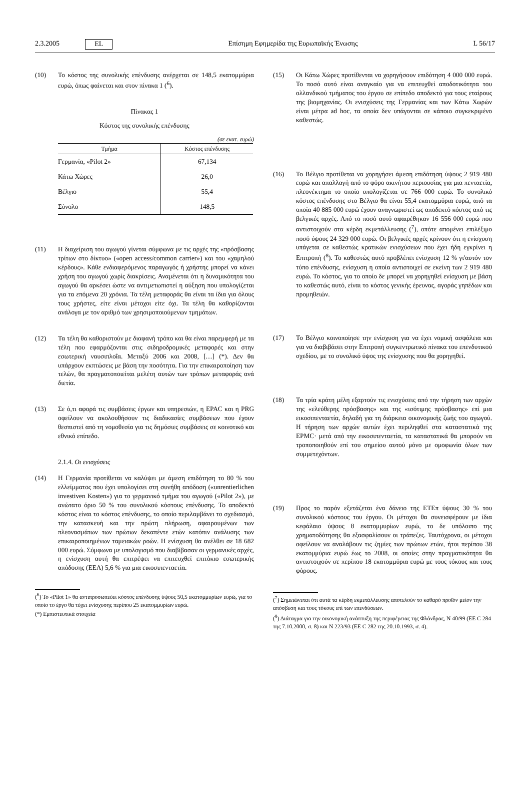2.3.2005 EL Επίσημη Εφημερίδα της Ευρωπαϊκής Ένωσης L 56/17
(10) Το κόστος της συνολικής επένδυσης ανέρχεται σε 148,5 εκατομμύρια ευρώ, όπως φαίνεται και στον πίνακα 1 (<sup>6</sup>).
Πίνακας 1
Κόστος της συνολικής επένδυσης
(σε εκατ. ευρώ)
| Τμήμα | Κόστος επένδυσης |
| --- | --- |
| Γερμανία, «Pilot 2» | 67,134 |
| Κάτω Χώρες | 26,0 |
| Βέλγιο | 55,4 |
| Σύνολο | 148,5 |
(11) Η διαχείριση του αγωγού γίνεται σύμφωνα με τις αρχές της «πρόσβασης τρίτων στο δίκτυο» («open access/common carrier») και του «χαμηλού κέρδους». Κάθε ενδιαφερόμενος παραγωγός ή χρήστης μπορεί να κάνει χρήση του αγωγού χωρίς διακρίσεις. Αναμένεται ότι η δυναμικότητα του αγωγού θα αρκέσει ώστε να αντιμετωπιστεί η αύξηση που υπολογίζεται για τα επόμενα 20 χρόνια. Τα τέλη μεταφοράς θα είναι τα ίδια για όλους τους χρήστες, είτε είναι μέτοχοι είτε όχι. Τα τέλη θα καθορίζονται ανάλογα με τον αριθμό των χρησιμοποιούμενων τμημάτων.
(12) Τα τέλη θα καθοριστούν με διαφανή τρόπο και θα είναι παρεμφερή με τα τέλη που εφαρμόζονται στις σιδηροδρομικές μεταφορές και στην εσωτερική ναυσιπλοΐα. Μεταξύ 2006 και 2008, […] (*). Δεν θα υπάρχουν εκπτώσεις με βάση την ποσότητα. Για την επικαιροποίηση των τελών, θα πραγματοποιείται μελέτη αυτών των τρόπων μεταφοράς ανά διετία.
(13) Σε ό,τι αφορά τις συμβάσεις έργων και υπηρεσιών, η EPAC και η PRG οφείλουν να ακολουθήσουν τις διαδικασίες συμβάσεων που έχουν θεσπιστεί από τη νομοθεσία για τις δημόσιες συμβάσεις σε κοινοτικό και εθνικό επίπεδο.
2.1.4. Οι ενισχύσεις
(14) Η Γερμανία προτίθεται να καλύψει με άμεση επιδότηση το 80 % του ελλείμματος που έχει υπολογίσει στη συνήθη απόδοση («unrentierlichen investiven Kosten») για το γερμανικό τμήμα του αγωγού («Pilot 2»), με ανώτατο όριο 50 % του συνολικού κόστους επένδυσης. Το αποδεκτό κόστος είναι το κόστος επένδυσης, το οποίο περιλαμβάνει το σχεδιασμό, την κατασκευή και την πρώτη πλήρωση, αφαιρουμένων των πλεονασμάτων των πρώτων δεκαπέντε ετών κατόπιν ανάλυσης των επικαιροποιημένων ταμειακών ροών. Η ενίσχυση θα ανέλθει σε 18 682 000 ευρώ. Σύμφωνα με υπολογισμό που διαβίβασαν οι γερμανικές αρχές, η ενίσχυση αυτή θα επιτρέψει να επιτευχθεί επιτόκιο εσωτερικής απόδοσης (ΕΕΑ) 5,6 % για μια εικοσιπενταετία.
(<sup>6</sup>) Το «Pilot 1» θα αντιπροσωπεύει κόστος επένδυσης ύψους 50,5 εκατομμυρίων ευρώ, για το οποίο το έργο θα τύχει ενίσχυσης περίπου 25 εκατομμυρίων ευρώ.
(*) Εμπιστευτικά στοιχεία
(15) Οι Κάτω Χώρες προτίθενται να χορηγήσουν επιδότηση 4 000 000 ευρώ. Το ποσό αυτό είναι αναγκαίο για να επιτευχθεί αποδοτικότητα του ολλανδικού τμήματος του έργου σε επίπεδο αποδεκτό για τους εταίρους της βιομηχανίας. Οι ενισχύσεις της Γερμανίας και των Κάτω Χωρών είναι μέτρα ad hoc, τα οποία δεν υπάγονται σε κάποιο συγκεκριμένο καθεστώς.
(16) Το Βέλγιο προτίθεται να χορηγήσει άμεση επιδότηση ύψους 2 919 480 ευρώ και απαλλαγή από το φόρο ακινήτου περιουσίας για μια πενταετία, πλεονέκτημα το οποίο υπολογίζεται σε 766 000 ευρώ. Το συνολικό κόστος επένδυσης στο Βέλγιο θα είναι 55,4 εκατομμύρια ευρώ, από τα οποία 40 885 000 ευρώ έχουν αναγνωριστεί ως αποδεκτό κόστος από τις βελγικές αρχές. Από το ποσό αυτό αφαιρέθηκαν 16 556 000 ευρώ που αντιστοιχούν στα κέρδη εκμετάλλευσης (<sup>7</sup>), οπότε απομένει επιλέξιμο ποσό ύψους 24 329 000 ευρώ. Οι βελγικές αρχές κρίνουν ότι η ενίσχυση υπάγεται σε καθεστώς κρατικών ενισχύσεων που έχει ήδη εγκρίνει η Επιτροπή (<sup>8</sup>). Το καθεστώς αυτό προβλέπει ενίσχυση 12 % γι'αυτόν τον τύπο επένδυσης, ενίσχυση η οποία αντιστοιχεί σε εκείνη των 2 919 480 ευρώ. Το κόστος, για το οποίο δε μπορεί να χορηγηθεί ενίσχυση με βάση το καθεστώς αυτό, είναι το κόστος γενικής έρευνας, αγοράς γηπέδων και προμηθειών.
(17) Το Βέλγιο κοινοποίησε την ενίσχυση για να έχει νομική ασφάλεια και για να διαβιβάσει στην Επιτροπή συγκεντρωτικό πίνακα του επενδυτικού σχεδίου, με το συνολικό ύψος της ενίσχυσης που θα χορηγηθεί.
(18) Τα τρία κράτη μέλη εξαρτούν τις ενισχύσεις από την τήρηση των αρχών της «ελεύθερης πρόσβασης» και της «ισότιμης πρόσβασης» επί μια εικοσιπενταετία, δηλαδή για τη διάρκεια οικονομικής ζωής του αγωγού. Η τήρηση των αρχών αυτών έχει περιληφθεί στα καταστατικά της EPMC· μετά από την εικοσιπενταετία, τα καταστατικά θα μπορούν να τροποποιηθούν επί του σημείου αυτού μόνο με ομοφωνία όλων των συμμετεχόντων.
(19) Προς το παρόν εξετάζεται ένα δάνειο της ΕΤΕπ ύψους 30 % του συνολικού κόστους του έργου. Οι μέτοχοι θα συνεισφέρουν με ίδια κεφάλαιο ύψους 8 εκατομμυρίων ευρώ, το δε υπόλοιπο της χρηματοδότησης θα εξασφαλίσουν οι τράπεζες. Ταυτόχρονα, οι μέτοχοι οφείλουν να αναλάβουν τις ζημίες των πρώτων ετών, ήτοι περίπου 38 εκατομμύρια ευρώ έως το 2008, οι οποίες στην πραγματικότητα θα αντιστοιχούν σε περίπου 18 εκατομμύρια ευρώ με τους τόκους και τους φόρους.
(<sup>7</sup>) Σημειώνεται ότι αυτά τα κέρδη εκμετάλλευσης αποτελούν το καθαρό προϊόν μείον την απόσβεση και τους τόκους επί των επενδύσεων.
(<sup>8</sup>) Διάταγμα για την οικονομική ανάπτυξη της περιφέρειας της Φλάνδρας, N 40/99 (ΕΕ C 284 της 7.10.2000, σ. 8) και N 223/93 (ΕΕ C 282 της 20.10.1993, σ. 4).